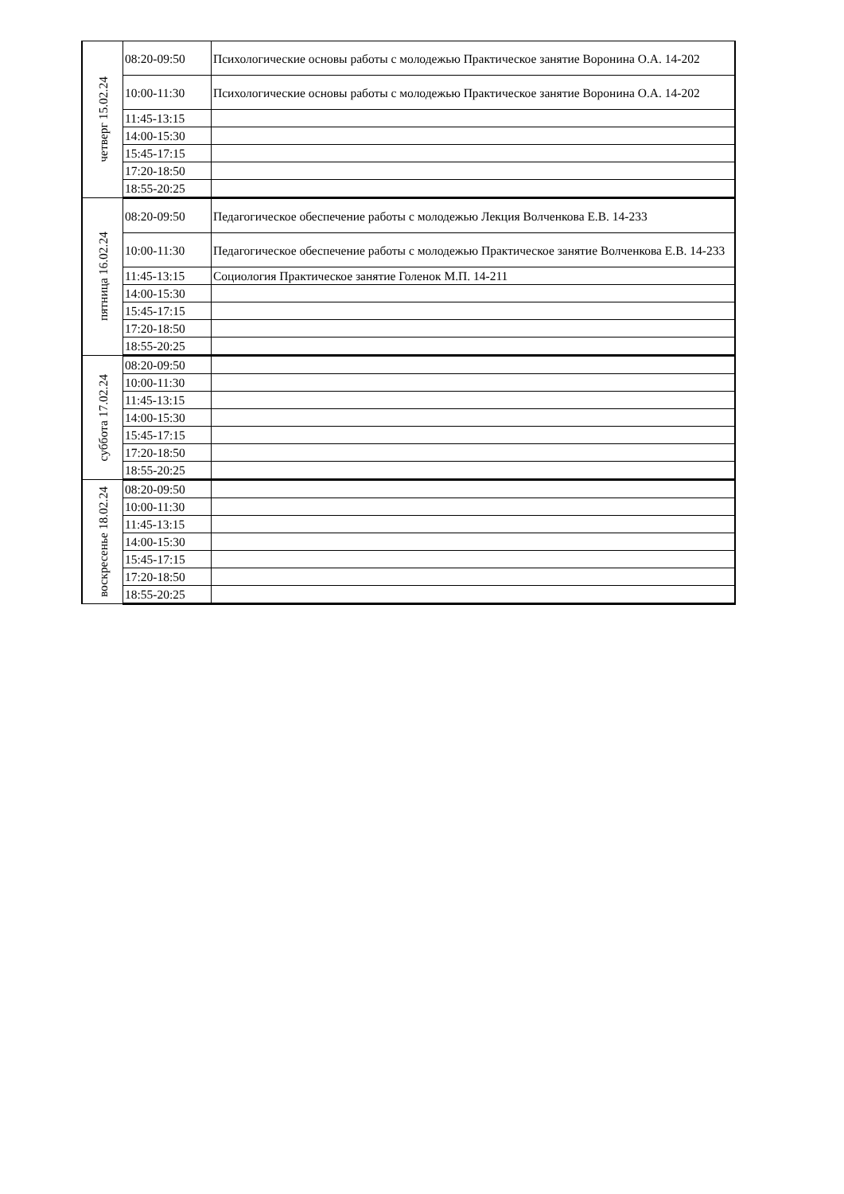| четверг 15.02.24 | 08:20-09:50 | Психологические основы работы с молодежью Практическое занятие Воронина О.А. 14-202 |
| | 10:00-11:30 | Психологические основы работы с молодежью Практическое занятие Воронина О.А. 14-202 |
| | 11:45-13:15 | |
| | 14:00-15:30 | |
| | 15:45-17:15 | |
| | 17:20-18:50 | |
| | 18:55-20:25 | |
| пятница 16.02.24 | 08:20-09:50 | Педагогическое обеспечение работы с молодежью Лекция Волченкова Е.В. 14-233 |
| | 10:00-11:30 | Педагогическое обеспечение работы с молодежью Практическое занятие Волченкова Е.В. 14-233 |
| | 11:45-13:15 | Социология Практическое занятие Голенок М.П. 14-211 |
| | 14:00-15:30 | |
| | 15:45-17:15 | |
| | 17:20-18:50 | |
| | 18:55-20:25 | |
| суббота 17.02.24 | 08:20-09:50 | |
| | 10:00-11:30 | |
| | 11:45-13:15 | |
| | 14:00-15:30 | |
| | 15:45-17:15 | |
| | 17:20-18:50 | |
| | 18:55-20:25 | |
| воскресенье 18.02.24 | 08:20-09:50 | |
| | 10:00-11:30 | |
| | 11:45-13:15 | |
| | 14:00-15:30 | |
| | 15:45-17:15 | |
| | 17:20-18:50 | |
| | 18:55-20:25 | |